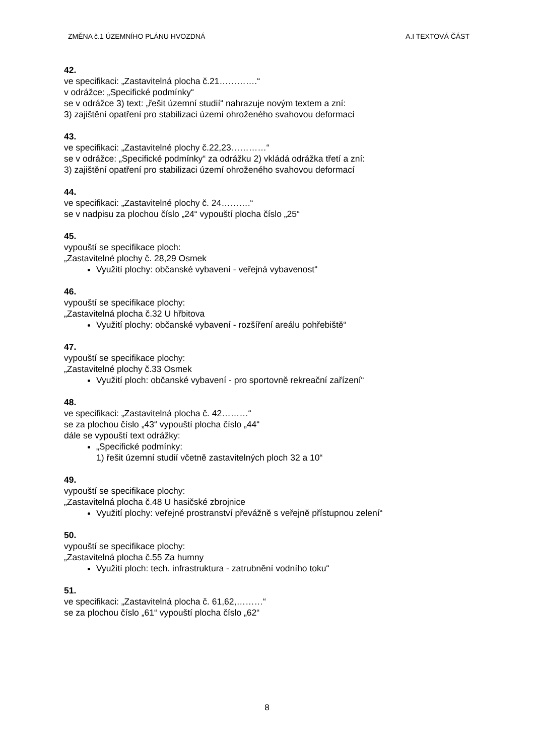ZMĚNA č.1 ÚZEMNÍHO PLÁNU HVOZDNÁ A.I TEXTOVÁ ČÁST
42.
ve specifikaci: „Zastavitelná plocha č.21………….“
v odrážce: „Specifické podmínky“
se v odrážce 3) text: „řešit územní studií“ nahrazuje novým textem a zní:
3) zajištění opatření pro stabilizaci území ohroženého svahovou deformací
43.
ve specifikaci: „Zastavitelné plochy č.22,23…………“
se v odrážce: „Specifické podmínky“ za odrážku 2) vkládá odrážka třetí a zní:
3) zajištění opatření pro stabilizaci území ohroženého svahovou deformací
44.
ve specifikaci: „Zastavitelné plochy č. 24……….“
se v nadpisu za plochou číslo „24“ vypouští plocha číslo „25“
45.
vypouští se specifikace ploch:
„Zastavitelné plochy č. 28,29 Osmek
Využití plochy: občanské vybavení - veřejná vybavenost“
46.
vypouští se specifikace plochy:
„Zastavitelná plocha č.32 U hřbitova
Využití plochy: občanské vybavení - rozšíření areálu pohřebiště“
47.
vypouští se specifikace plochy:
„Zastavitelné plochy č.33 Osmek
Využití ploch: občanské vybavení - pro sportovně rekreační zařízení“
48.
ve specifikaci: „Zastavitelná plocha č. 42………“
se za plochou číslo „43“ vypouští plocha číslo „44“
dále se vypouští text odrážky:
„Specifické podmínky:
1) řešit územní studií včetně zastavitelných ploch 32 a 10“
49.
vypouští se specifikace plochy:
„Zastavitelná plocha č.48 U hasičské zbrojnice
Využití plochy: veřejné prostranství převážně s veřejně přístupnou zelení“
50.
vypouští se specifikace plochy:
„Zastavitelná plocha č.55 Za humny
Využití ploch: tech. infrastruktura - zatrubnění vodního toku“
51.
ve specifikaci: „Zastavitelná plocha č. 61,62,………“
se za plochou číslo „61“ vypouští plocha číslo „62“
8